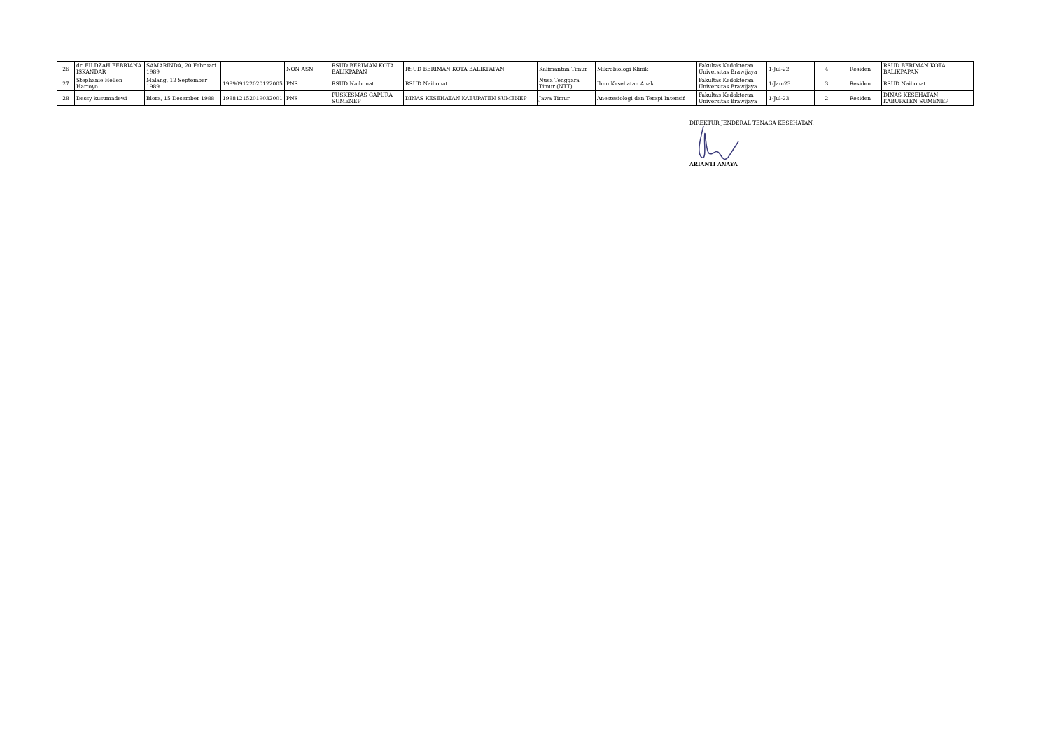| 26 | dr. FILDZAH FEBRIANA ISKANDAR | SAMARINDA, 20 Februari 1989 | | NON ASN | RSUD BERIMAN KOTA BALIKPAPAN | RSUD BERIMAN KOTA BALIKPAPAN | Kalimantan Timur | Mikrobiologi Klinik | Fakultas Kedokteran Universitas Brawijaya | 1-Jul-22 | 4 | Residen | RSUD BERIMAN KOTA BALIKPAPAN | |
| 27 | Stephanie Hellen Hartoyo | Malang, 12 September 1989 | 198909122020122005 | PNS | RSUD Naibonat | RSUD Naibonat | Nusa Tenggara Timur (NTT) | Ilmu Kesehatan Anak | Fakultas Kedokteran Universitas Brawijaya | 1-Jan-23 | 3 | Residen | RSUD Naibonat | |
| 28 | Dessy kusumadewi | Blora, 15 Desember 1988 | 198812152019032001 | PNS | PUSKESMAS GAPURA SUMENEP | DINAS KESEHATAN KABUPATEN SUMENEP | Jawa Timur | Anestesiologi dan Terapi Intensif | Fakultas Kedokteran Universitas Brawijaya | 1-Jul-23 | 2 | Residen | DINAS KESEHATAN KABUPATEN SUMENEP | |
DIREKTUR JENDERAL TENAGA KESEHATAN,
ARIANTI ANAYA